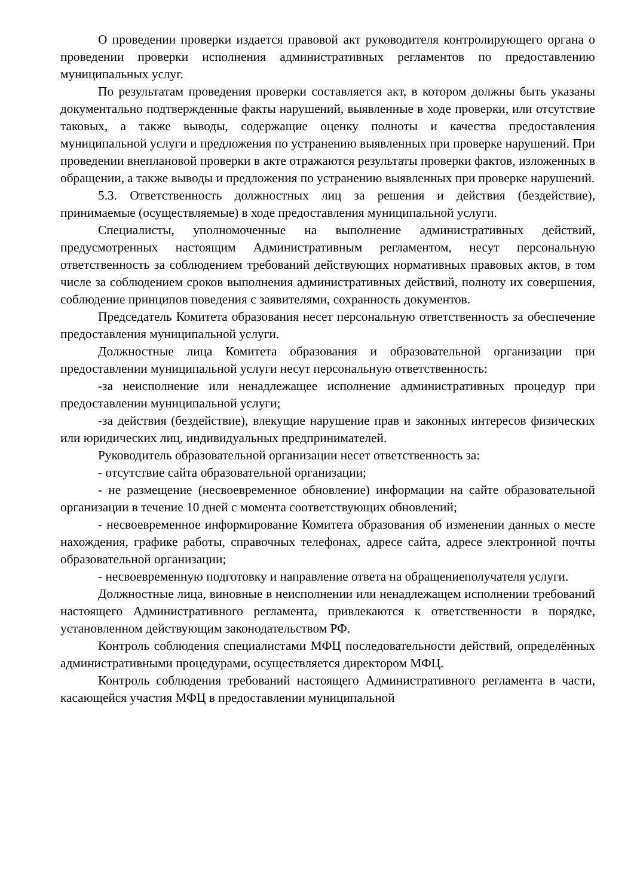О проведении проверки издается правовой акт руководителя контролирующего органа о проведении проверки исполнения административных регламентов по предоставлению муниципальных услуг.
По результатам проведения проверки составляется акт, в котором должны быть указаны документально подтвержденные факты нарушений, выявленные в ходе проверки, или отсутствие таковых, а также выводы, содержащие оценку полноты и качества предоставления муниципальной услуги и предложения по устранению выявленных при проверке нарушений. При проведении внеплановой проверки в акте отражаются результаты проверки фактов, изложенных в обращении, а также выводы и предложения по устранению выявленных при проверке нарушений.
5.3. Ответственность должностных лиц за решения и действия (бездействие), принимаемые (осуществляемые) в ходе предоставления муниципальной услуги.
Специалисты, уполномоченные на выполнение административных действий, предусмотренных настоящим Административным регламентом, несут персональную ответственность за соблюдением требований действующих нормативных правовых актов, в том числе за соблюдением сроков выполнения административных действий, полноту их совершения, соблюдение принципов поведения с заявителями, сохранность документов.
Председатель Комитета образования несет персональную ответственность за обеспечение предоставления муниципальной услуги.
Должностные лица Комитета образования и образовательной организации при предоставлении муниципальной услуги несут персональную ответственность:
-за неисполнение или ненадлежащее исполнение административных процедур при предоставлении муниципальной услуги;
-за действия (бездействие), влекущие нарушение прав и законных интересов физических или юридических лиц, индивидуальных предпринимателей.
Руководитель образовательной организации несет ответственность за:
- отсутствие сайта образовательной организации;
- не размещение (несвоевременное обновление) информации на сайте образовательной организации в течение 10 дней с момента соответствующих обновлений;
- несвоевременное информирование Комитета образования об изменении данных о месте нахождения, графике работы, справочных телефонах, адресе сайта, адресе электронной почты образовательной организации;
- несвоевременную подготовку и направление ответа на обращениеполучателя услуги.
Должностные лица, виновные в неисполнении или ненадлежащем исполнении требований настоящего Административного регламента, привлекаются к ответственности в порядке, установленном действующим законодательством РФ.
Контроль соблюдения специалистами МФЦ последовательности действий, определённых административными процедурами, осуществляется директором МФЦ.
Контроль соблюдения требований настоящего Административного регламента в части, касающейся участия МФЦ в предоставлении муниципальной